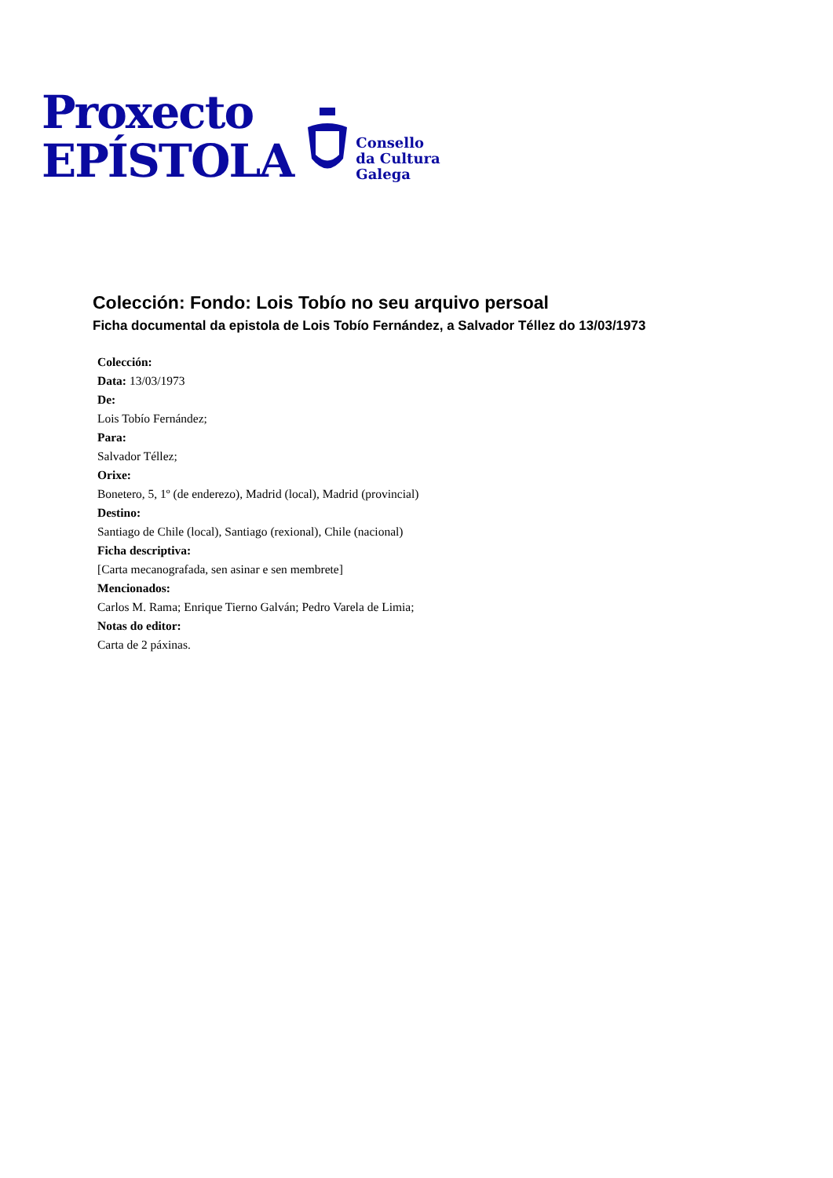Proxecto
EPÍSTOLA
Consello
da Cultura
Galega
Colección: Fondo: Lois Tobío no seu arquivo persoal
Ficha documental da epistola de Lois Tobío Fernández, a Salvador Téllez do 13/03/1973
Colección:
Data: 13/03/1973
De:
Lois Tobío Fernández;
Para:
Salvador Téllez;
Orixe:
Bonetero, 5, 1º (de enderezo), Madrid (local), Madrid (provincial)
Destino:
Santiago de Chile (local), Santiago (rexional), Chile (nacional)
Ficha descriptiva:
[Carta mecanografada, sen asinar e sen membrete]
Mencionados:
Carlos M. Rama; Enrique Tierno Galván; Pedro Varela de Limia;
Notas do editor:
Carta de 2 páxinas.